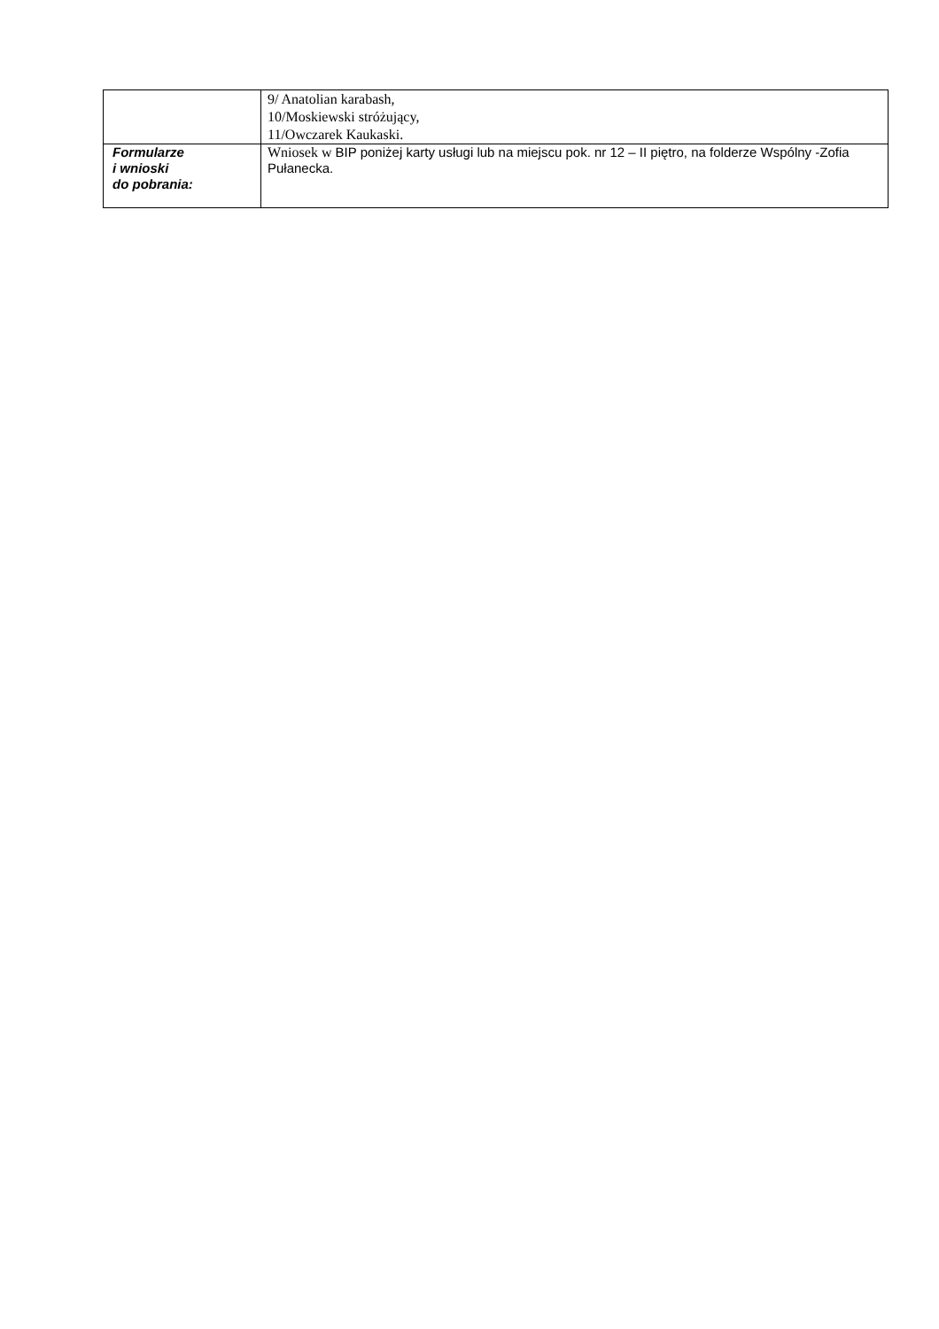| | 9/ Anatolian karabash, 10/Moskiewski stróżujący, 11/Owczarek Kaukaski. |
| Formularze i wnioski do pobrania: | Wniosek w BIP poniżej karty usługi lub na miejscu pok. nr 12 – II piętro, na folderze Wspólny -Zofia Pułanecka. |